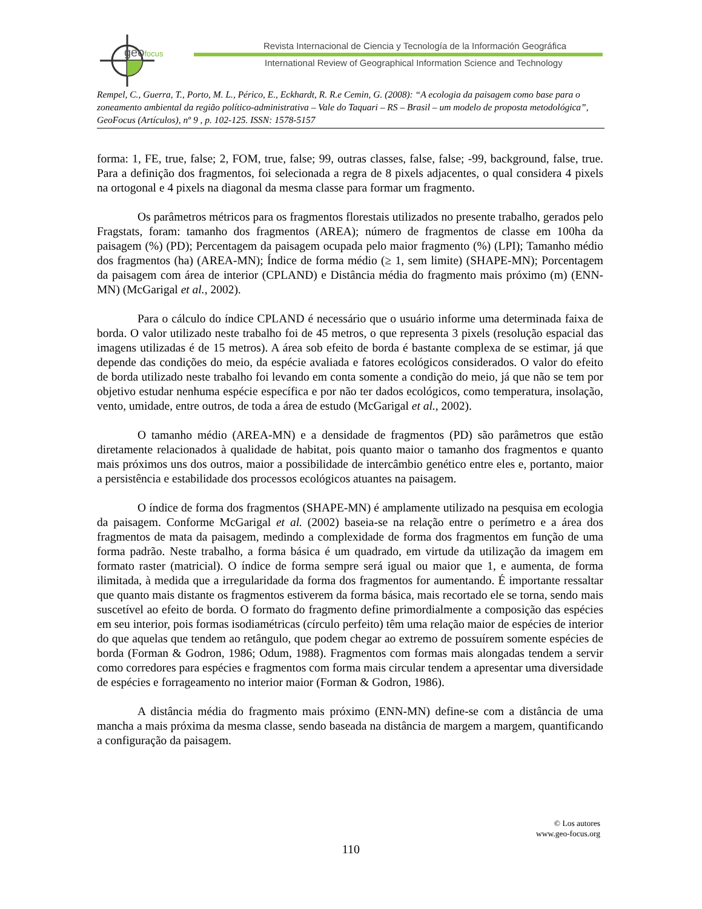geofocus
Revista Internacional de Ciencia y Tecnología de la Información Geográfica
International Review of Geographical Information Science and Technology
Rempel, C., Guerra, T., Porto, M. L., Périco, E., Eckhardt, R. R.e Cemin, G. (2008): “A ecologia da paisagem como base para o zoneamento ambiental da região político-administrativa – Vale do Taquari – RS – Brasil – um modelo de proposta metodológica”, GeoFocus (Artículos), nº 9 , p. 102-125. ISSN: 1578-5157
forma: 1, FE, true, false; 2, FOM, true, false; 99, outras classes, false, false; -99, background, false, true. Para a definição dos fragmentos, foi selecionada a regra de 8 pixels adjacentes, o qual considera 4 pixels na ortogonal e 4 pixels na diagonal da mesma classe para formar um fragmento.
Os parâmetros métricos para os fragmentos florestais utilizados no presente trabalho, gerados pelo Fragstats, foram: tamanho dos fragmentos (AREA); número de fragmentos de classe em 100ha da paisagem (%) (PD); Percentagem da paisagem ocupada pelo maior fragmento (%) (LPI); Tamanho médio dos fragmentos (ha) (AREA-MN); Índice de forma médio (≥ 1, sem limite) (SHAPE-MN); Porcentagem da paisagem com área de interior (CPLAND) e Distância média do fragmento mais próximo (m) (ENN-MN) (McGarigal et al., 2002).
Para o cálculo do índice CPLAND é necessário que o usuário informe uma determinada faixa de borda. O valor utilizado neste trabalho foi de 45 metros, o que representa 3 pixels (resolução espacial das imagens utilizadas é de 15 metros). A área sob efeito de borda é bastante complexa de se estimar, já que depende das condições do meio, da espécie avaliada e fatores ecológicos considerados. O valor do efeito de borda utilizado neste trabalho foi levando em conta somente a condição do meio, já que não se tem por objetivo estudar nenhuma espécie específica e por não ter dados ecológicos, como temperatura, insolação, vento, umidade, entre outros, de toda a área de estudo (McGarigal et al., 2002).
O tamanho médio (AREA-MN) e a densidade de fragmentos (PD) são parâmetros que estão diretamente relacionados à qualidade de habitat, pois quanto maior o tamanho dos fragmentos e quanto mais próximos uns dos outros, maior a possibilidade de intercâmbio genético entre eles e, portanto, maior a persistência e estabilidade dos processos ecológicos atuantes na paisagem.
O índice de forma dos fragmentos (SHAPE-MN) é amplamente utilizado na pesquisa em ecologia da paisagem. Conforme McGarigal et al. (2002) baseia-se na relação entre o perímetro e a área dos fragmentos de mata da paisagem, medindo a complexidade de forma dos fragmentos em função de uma forma padrão. Neste trabalho, a forma básica é um quadrado, em virtude da utilização da imagem em formato raster (matricial). O índice de forma sempre será igual ou maior que 1, e aumenta, de forma ilimitada, à medida que a irregularidade da forma dos fragmentos for aumentando. É importante ressaltar que quanto mais distante os fragmentos estiverem da forma básica, mais recortado ele se torna, sendo mais suscetível ao efeito de borda. O formato do fragmento define primordialmente a composição das espécies em seu interior, pois formas isodiamétricas (círculo perfeito) têm uma relação maior de espécies de interior do que aquelas que tendem ao retângulo, que podem chegar ao extremo de possuírem somente espécies de borda (Forman & Godron, 1986; Odum, 1988). Fragmentos com formas mais alongadas tendem a servir como corredores para espécies e fragmentos com forma mais circular tendem a apresentar uma diversidade de espécies e forrageamento no interior maior (Forman & Godron, 1986).
A distância média do fragmento mais próximo (ENN-MN) define-se com a distância de uma mancha a mais próxima da mesma classe, sendo baseada na distância de margem a margem, quantificando a configuração da paisagem.
© Los autores
www.geo-focus.org
110